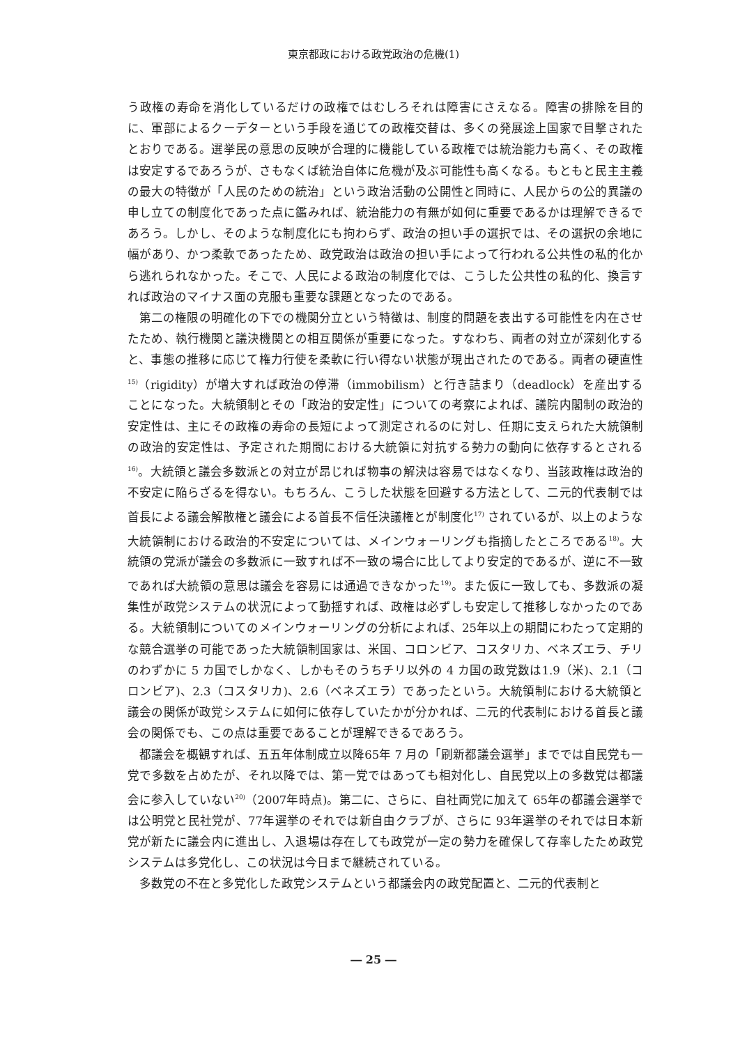東京都政における政党政治の危機(1)
う政権の寿命を消化しているだけの政権ではむしろそれは障害にさえなる。障害の排除を目的に、軍部によるクーデターという手段を通じての政権交替は、多くの発展途上国家で目撃されたとおりである。選挙民の意思の反映が合理的に機能している政権では統治能力も高く、その政権は安定するであろうが、さもなくば統治自体に危機が及ぶ可能性も高くなる。もともと民主主義の最大の特徴が「人民のための統治」という政治活動の公開性と同時に、人民からの公的異議の申し立ての制度化であった点に鑑みれば、統治能力の有無が如何に重要であるかは理解できるであろう。しかし、そのような制度化にも拘わらず、政治の担い手の選択では、その選択の余地に幅があり、かつ柔軟であったため、政党政治は政治の担い手によって行われる公共性の私的化から逃れられなかった。そこで、人民による政治の制度化では、こうした公共性の私的化、換言すれば政治のマイナス面の克服も重要な課題となったのである。
第二の権限の明確化の下での機関分立という特徴は、制度的問題を表出する可能性を内在させたため、執行機関と議決機関との相互関係が重要になった。すなわち、両者の対立が深刻化すると、事態の推移に応じて権力行使を柔軟に行い得ない状態が現出されたのである。両者の硬直性<sup>15)</sup>（rigidity）が増大すれば政治の停滞（immobilism）と行き詰まり（deadlock）を産出することになった。大統領制とその「政治的安定性」についての考察によれば、議院内閣制の政治的安定性は、主にその政権の寿命の長短によって測定されるのに対し、任期に支えられた大統領制の政治的安定性は、予定された期間における大統領に対抗する勢力の動向に依存するとされる<sup>16)</sup>。大統領と議会多数派との対立が昂じれば物事の解決は容易ではなくなり、当該政権は政治的不安定に陥らざるを得ない。もちろん、こうした状態を回避する方法として、二元的代表制では首長による議会解散権と議会による首長不信任決議権とが制度化<sup>17)</sup> されているが、以上のような大統領制における政治的不安定については、メインウォーリングも指摘したところである<sup>18)</sup>。大統領の党派が議会の多数派に一致すれば不一致の場合に比してより安定的であるが、逆に不一致であれば大統領の意思は議会を容易には通過できなかった<sup>19)</sup>。また仮に一致しても、多数派の凝集性が政党システムの状況によって動揺すれば、政権は必ずしも安定して推移しなかったのである。大統領制についてのメインウォーリングの分析によれば、25年以上の期間にわたって定期的な競合選挙の可能であった大統領制国家は、米国、コロンビア、コスタリカ、ベネズエラ、チリのわずかに 5 カ国でしかなく、しかもそのうちチリ以外の 4 カ国の政党数は1.9（米)、2.1（コロンビア)、2.3（コスタリカ)、2.6（ベネズエラ）であったという。大統領制における大統領と議会の関係が政党システムに如何に依存していたかが分かれば、二元的代表制における首長と議会の関係でも、この点は重要であることが理解できるであろう。
都議会を概観すれば、五五年体制成立以降65年 7 月の「刷新都議会選挙」まででは自民党も一党で多数を占めたが、それ以降では、第一党ではあっても相対化し、自民党以上の多数党は都議会に参入していない<sup>20)</sup>（2007年時点)。第二に、さらに、自社両党に加えて 65年の都議会選挙では公明党と民社党が、77年選挙のそれでは新自由クラブが、さらに 93年選挙のそれでは日本新党が新たに議会内に進出し、入退場は存在しても政党が一定の勢力を確保して存率したため政党システムは多党化し、この状況は今日まで継続されている。
多数党の不在と多党化した政党システムという都議会内の政党配置と、二元的代表制と
― 25 ―